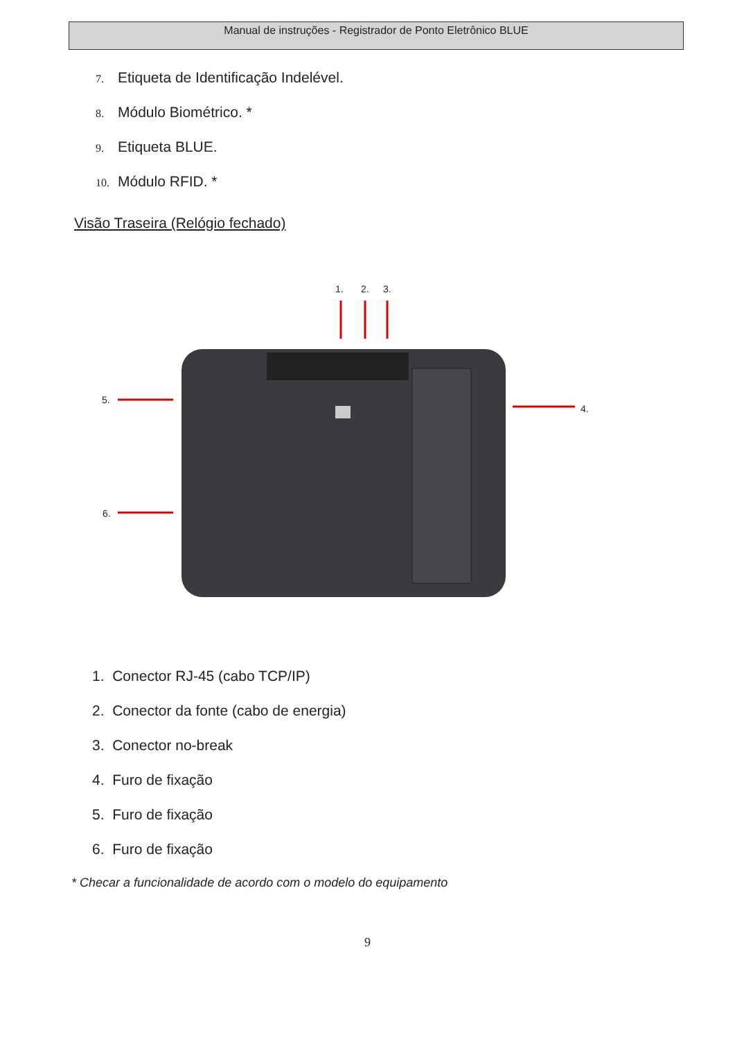Manual de instruções - Registrador de Ponto Eletrônico BLUE
7. Etiqueta de Identificação Indelével.
8. Módulo Biométrico. *
9. Etiqueta BLUE.
10. Módulo RFID. *
Visão Traseira (Relógio fechado)
1. 2. 3.
5.
4.
6.
1. Conector RJ-45 (cabo TCP/IP)
2. Conector da fonte (cabo de energia)
3. Conector no-break
4. Furo de fixação
5. Furo de fixação
6. Furo de fixação
* Checar a funcionalidade de acordo com o modelo do equipamento
9